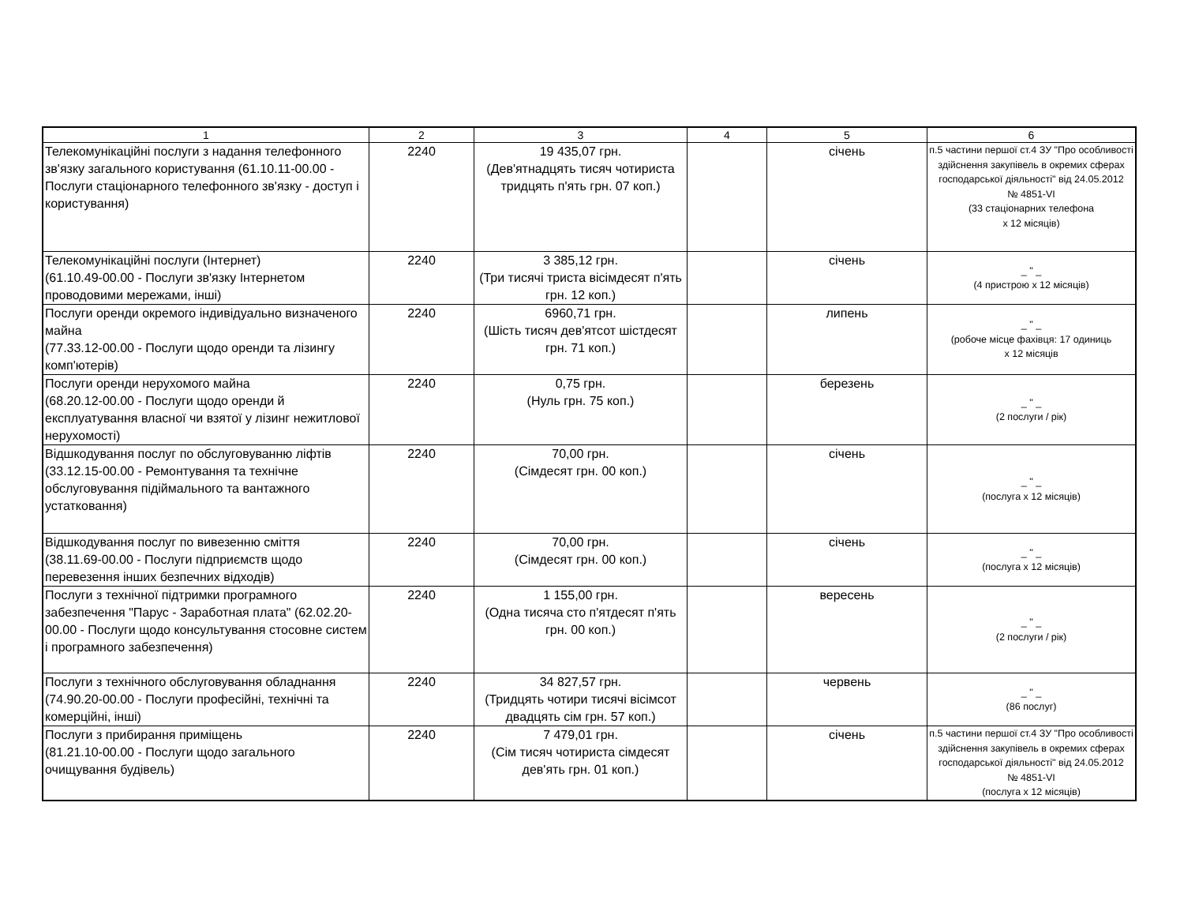| 1 | 2 | 3 | 4 | 5 | 6 |
| --- | --- | --- | --- | --- | --- |
| Телекомунікаційні послуги з надання телефонного зв'язку загального користування (61.10.11-00.00 - Послуги стаціонарного телефонного зв'язку - доступ і користування) | 2240 | 19 435,07 грн. (Дев'ятнадцять тисяч чотириста тридцять п'ять грн. 07 коп.) | | січень | п.5 частини першої ст.4 ЗУ "Про особливості здійснення закупівель в окремих сферах господарської діяльності" від 24.05.2012 № 4851-VI (33 стаціонарних телефона х 12 місяців) |
| Телекомунікаційні послуги (Інтернет) (61.10.49-00.00 - Послуги зв'язку Інтернетом проводовими мережами, інші) | 2240 | 3 385,12 грн. (Три тисячі триста вісімдесят п'ять грн. 12 коп.) | | січень | _ " _ (4 пристрою х 12 місяців) |
| Послуги оренди окремого індивідуально визначеного майна (77.33.12-00.00 - Послуги щодо оренди та лізингу комп'ютерів) | 2240 | 6960,71 грн. (Шість тисяч дев'ятсот шістдесят грн. 71 коп.) | | липень | _ " _ (робоче місце фахівця: 17 одиниць х 12 місяців |
| Послуги оренди нерухомого майна (68.20.12-00.00 - Послуги щодо оренди й експлуатування власної чи взятої у лізинг нежитлової нерухомості) | 2240 | 0,75 грн. (Нуль грн. 75 коп.) | | березень | _ " _ (2 послуги / рік) |
| Відшкодування послуг по обслуговуванню ліфтів (33.12.15-00.00 - Ремонтування та технічне обслуговування підіймального та вантажного устатковання) | 2240 | 70,00 грн. (Сімдесят грн. 00 коп.) | | січень | _ " _ (послуга х 12 місяців) |
| Відшкодування послуг по вивезенню сміття (38.11.69-00.00 - Послуги підприємств щодо перевезення інших безпечних відходів) | 2240 | 70,00 грн. (Сімдесят грн. 00 коп.) | | січень | _ " _ (послуга х 12 місяців) |
| Послуги з технічної підтримки програмного забезпечення "Парус - Заработная плата" (62.02.20-00.00 - Послуги щодо консультування стосовне систем і програмного забезпечення) | 2240 | 1 155,00 грн. (Одна тисяча сто п'ятдесят п'ять грн. 00 коп.) | | вересень | _ " _ (2 послуги / рік) |
| Послуги з технічного обслуговування обладнання (74.90.20-00.00 - Послуги професійні, технічні та комерційні, інші) | 2240 | 34 827,57 грн. (Тридцять чотири тисячі вісімсот двадцять сім грн. 57 коп.) | | червень | _ " _ (86 послуг) |
| Послуги з прибирання приміщень (81.21.10-00.00 - Послуги щодо загального очищування будівель) | 2240 | 7 479,01 грн. (Сім тисяч чотириста сімдесят дев'ять грн. 01 коп.) | | січень | п.5 частини першої ст.4 ЗУ "Про особливості здійснення закупівель в окремих сферах господарської діяльності" від 24.05.2012 № 4851-VI (послуга х 12 місяців) |